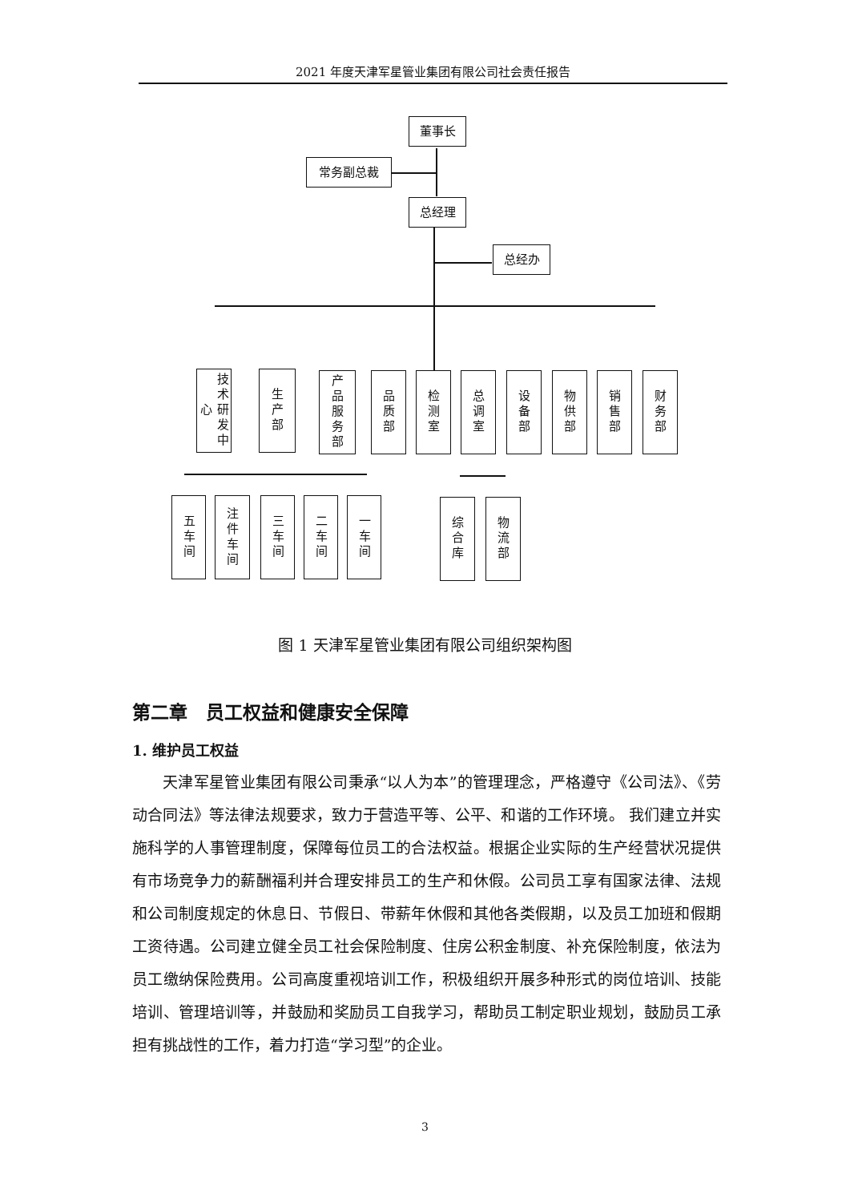2021 年度天津军星管业集团有限公司社会责任报告
董事长
常务副总裁
总经理
总经办
技术研发中心
生产部
产品服务部
品质部
检测室
总调室
设备部
物供部
销售部
财务部
五车间
注件车间
三车间
二车间
一车间
综合库
物流部
图 1 天津军星管业集团有限公司组织架构图
第二章　员工权益和健康安全保障
1. 维护员工权益
天津军星管业集团有限公司秉承“以人为本”的管理理念，严格遵守《公司法》、《劳动合同法》等法律法规要求，致力于营造平等、公平、和谐的工作环境。 我们建立并实施科学的人事管理制度，保障每位员工的合法权益。根据企业实际的生产经营状况提供有市场竞争力的薪酬福利并合理安排员工的生产和休假。公司员工享有国家法律、法规和公司制度规定的休息日、节假日、带薪年休假和其他各类假期，以及员工加班和假期工资待遇。公司建立健全员工社会保险制度、住房公积金制度、补充保险制度，依法为员工缴纳保险费用。公司高度重视培训工作，积极组织开展多种形式的岗位培训、技能培训、管理培训等，并鼓励和奖励员工自我学习，帮助员工制定职业规划，鼓励员工承担有挑战性的工作，着力打造“学习型”的企业。
3